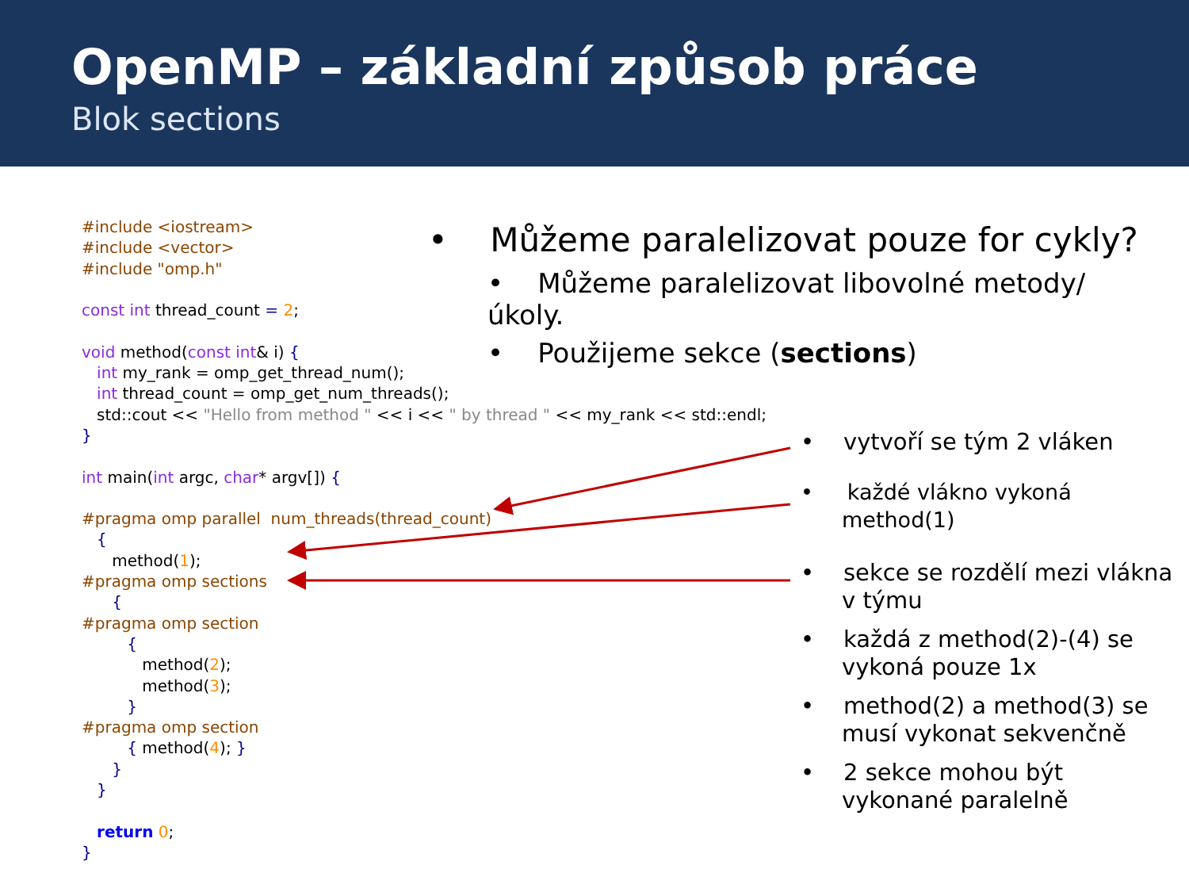OpenMP – základní způsob práce
Blok sections
#include <iostream> #include <vector> #include "omp.h" const int thread_count = 2; void method(const int& i) { int my_rank = omp_get_thread_num(); int thread_count = omp_get_num_threads(); std::cout << "Hello from method " << i << " by thread " << my_rank << std::endl; } int main(int argc, char* argv[]) { #pragma omp parallel num_threads(thread_count) { method(1); #pragma omp sections { #pragma omp section { method(2); method(3); } #pragma omp section { method(4); } } } return 0; }
• Můžeme paralelizovat pouze for cykly?
• Můžeme paralelizovat libovolné metody/úkoly.
• Použijeme sekce (sections)
• vytvoří se tým 2 vláken
• každé vlákno vykoná method(1)
• sekce se rozdělí mezi vlákna v týmu
• každá z method(2)-(4) se vykoná pouze 1x
• method(2) a method(3) se musí vykonat sekvenčně
• 2 sekce mohou být vykonané paralelně